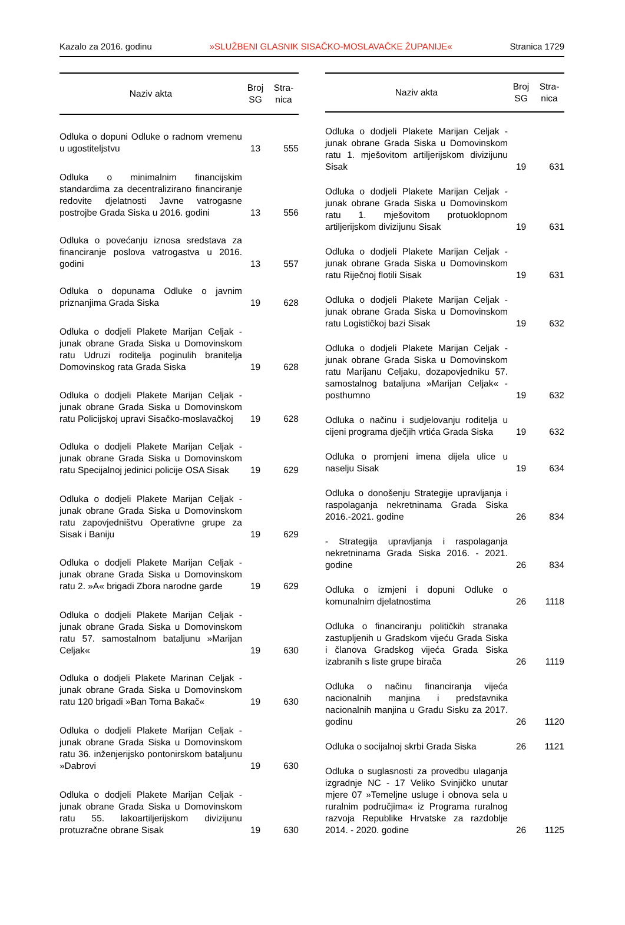Kazalo za 2016. godinu »SLUŽBENI GLASNIK SISAČKO-MOSLAVAČKE ŽUPANIJE« Stranica 1729
| Naziv akta | Broj SG | Stra- nica |
| --- | --- | --- |
| Odluka o dopuni Odluke o radnom vremenu u ugostiteljstvu | 13 | 555 |
| Odluka o minimalnim financijskim standardima za decentralizirano financiranje redovite djelatnosti Javne vatrogasne postrojbe Grada Siska u 2016. godini | 13 | 556 |
| Odluka o povećanju iznosa sredstava za financiranje poslova vatrogastva u 2016. godini | 13 | 557 |
| Odluka o dopunama Odluke o javnim priznanjima Grada Siska | 19 | 628 |
| Odluka o dodjeli Plakete Marijan Celjak - junak obrane Grada Siska u Domovinskom ratu Udruzi roditelja poginulih branitelja Domovinskog rata Grada Siska | 19 | 628 |
| Odluka o dodjeli Plakete Marijan Celjak - junak obrane Grada Siska u Domovinskom ratu Policijskoj upravi Sisačko-moslavačkoj | 19 | 628 |
| Odluka o dodjeli Plakete Marijan Celjak - junak obrane Grada Siska u Domovinskom ratu Specijalnoj jedinici policije OSA Sisak | 19 | 629 |
| Odluka o dodjeli Plakete Marijan Celjak - junak obrane Grada Siska u Domovinskom ratu zapovjedništvu Operativne grupe za Sisak i Baniju | 19 | 629 |
| Odluka o dodjeli Plakete Marijan Celjak - junak obrane Grada Siska u Domovinskom ratu 2. »A« brigadi Zbora narodne garde | 19 | 629 |
| Odluka o dodjeli Plakete Marijan Celjak - junak obrane Grada Siska u Domovinskom ratu 57. samostalnom bataljunu »Marijan Celjak« | 19 | 630 |
| Odluka o dodjeli Plakete Marinan Celjak - junak obrane Grada Siska u Domovinskom ratu 120 brigadi »Ban Toma Bakač« | 19 | 630 |
| Odluka o dodjeli Plakete Marijan Celjak - junak obrane Grada Siska u Domovinskom ratu 36. inženjerijsko pontonirskom bataljunu »Dabrovi | 19 | 630 |
| Odluka o dodjeli Plakete Marijan Celjak - junak obrane Grada Siska u Domovinskom ratu 55. lakoartiljerijskom divizijunu protuzračne obrane Sisak | 19 | 630 |
| Naziv akta | Broj SG | Stra- nica |
| --- | --- | --- |
| Odluka o dodjeli Plakete Marijan Celjak - junak obrane Grada Siska u Domovinskom ratu 1. mješovitom artiljerijskom divizijunu Sisak | 19 | 631 |
| Odluka o dodjeli Plakete Marijan Celjak - junak obrane Grada Siska u Domovinskom ratu 1. mješovitom protuoklopnom artiljerijskom divizijunu Sisak | 19 | 631 |
| Odluka o dodjeli Plakete Marijan Celjak - junak obrane Grada Siska u Domovinskom ratu Riječnoj flotili Sisak | 19 | 631 |
| Odluka o dodjeli Plakete Marijan Celjak - junak obrane Grada Siska u Domovinskom ratu Logističkoj bazi Sisak | 19 | 632 |
| Odluka o dodjeli Plakete Marijan Celjak - junak obrane Grada Siska u Domovinskom ratu Marijanu Celjaku, dozapovjedniku 57. samostalnog bataljuna »Marijan Celjak« - posthumno | 19 | 632 |
| Odluka o načinu i sudjelovanju roditelja u cijeni programa dječjih vrtića Grada Siska | 19 | 632 |
| Odluka o promjeni imena dijela ulice u naselju Sisak | 19 | 634 |
| Odluka o donošenju Strategije upravljanja i raspolaganja nekretninama Grada Siska 2016.-2021. godine | 26 | 834 |
| - Strategija upravljanja i raspolaganja nekretninama Grada Siska 2016. - 2021. godine | 26 | 834 |
| Odluka o izmjeni i dopuni Odluke o komunalnim djelatnostima | 26 | 1118 |
| Odluka o financiranju političkih stranaka zastupljenih u Gradskom vijeću Grada Siska i članova Gradskog vijeća Grada Siska izabranih s liste grupe birača | 26 | 1119 |
| Odluka o načinu financiranja vijeća nacionalnih manjina i predstavnika nacionalnih manjina u Gradu Sisku za 2017. godinu | 26 | 1120 |
| Odluka o socijalnoj skrbi Grada Siska | 26 | 1121 |
| Odluka o suglasnosti za provedbu ulaganja izgradnje NC - 17 Veliko Svinjičko unutar mjere 07 »Temeljne usluge i obnova sela u ruralnim područjima« iz Programa ruralnog razvoja Republike Hrvatske za razdoblje 2014. - 2020. godine | 26 | 1125 |